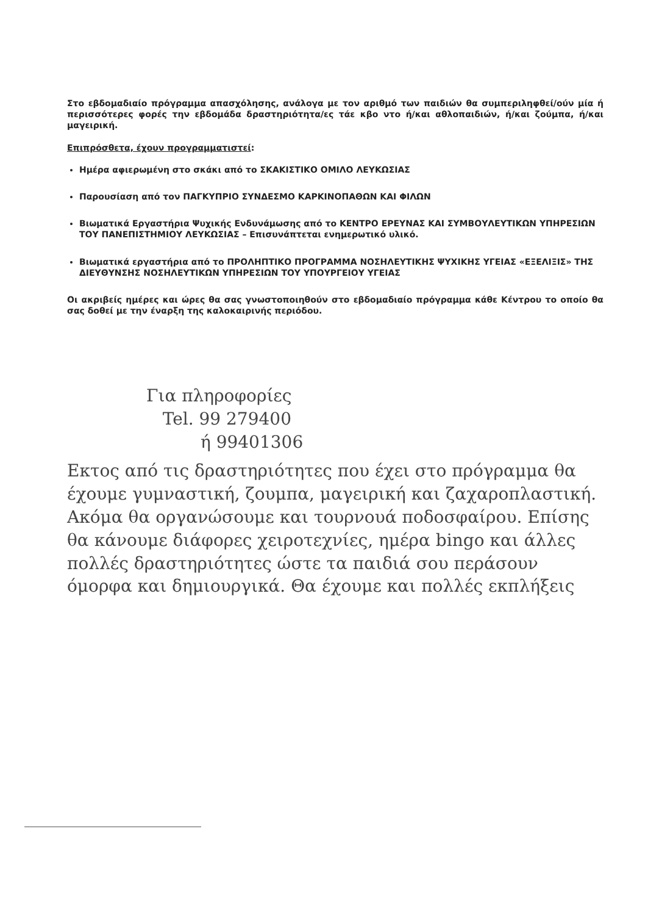Στο εβδομαδιαίο πρόγραμμα απασχόλησης, ανάλογα με τον αριθμό των παιδιών θα συμπεριληφθεί/ούν μία ή περισσότερες φορές την εβδομάδα δραστηριότητα/ες τάε κβο ντο ή/και αθλοπαιδιών, ή/και ζούμπα, ή/και μαγειρική.
Επιπρόσθετα, έχουν προγραμματιστεί:
Ημέρα αφιερωμένη στο σκάκι από το ΣΚΑΚΙΣΤΙΚΟ ΟΜΙΛΟ ΛΕΥΚΩΣΙΑΣ
Παρουσίαση από τον ΠΑΓΚΥΠΡΙΟ ΣΥΝΔΕΣΜΟ ΚΑΡΚΙΝΟΠΑΘΩΝ ΚΑΙ ΦΙΛΩΝ
Βιωματικά Εργαστήρια Ψυχικής Ενδυνάμωσης από το ΚΕΝΤΡΟ ΕΡΕΥΝΑΣ ΚΑΙ ΣΥΜΒΟΥΛΕΥΤΙΚΩΝ ΥΠΗΡΕΣΙΩΝ ΤΟΥ ΠΑΝΕΠΙΣΤΗΜΙΟΥ ΛΕΥΚΩΣΙΑΣ – Επισυνάπτεται ενημερωτικό υλικό.
Βιωματικά εργαστήρια από το ΠΡΟΛΗΠΤΙΚΟ ΠΡΟΓΡΑΜΜΑ ΝΟΣΗΛΕΥΤΙΚΗΣ ΨΥΧΙΚΗΣ ΥΓΕΙΑΣ «ΕΞΕΛΙΞΙΣ» ΤΗΣ ΔΙΕΥΘΥΝΣΗΣ ΝΟΣΗΛΕΥΤΙΚΩΝ ΥΠΗΡΕΣΙΩΝ ΤΟΥ ΥΠΟΥΡΓΕΙΟΥ ΥΓΕΙΑΣ
Οι ακριβείς ημέρες και ώρες θα σας γνωστοποιηθούν στο εβδομαδιαίο πρόγραμμα κάθε Κέντρου το οποίο θα σας δοθεί με την έναρξη της καλοκαιρινής περιόδου.
Για πληροφορίες
Tel. 99 279400
ή 99401306
Εκτος από τις δραστηριότητες που έχει στο πρόγραμμα θα έχουμε γυμναστική, ζουμπα, μαγειρική και ζαχαροπλαστική. Ακόμα θα οργανώσουμε και τουρνουά ποδοσφαίρου. Επίσης θα κάνουμε διάφορες χειροτεχνίες, ημέρα bingo και άλλες πολλές δραστηριότητες ώστε τα παιδιά σου περάσουν όμορφα και δημιουργικά. Θα έχουμε και πολλές εκπλήξεις